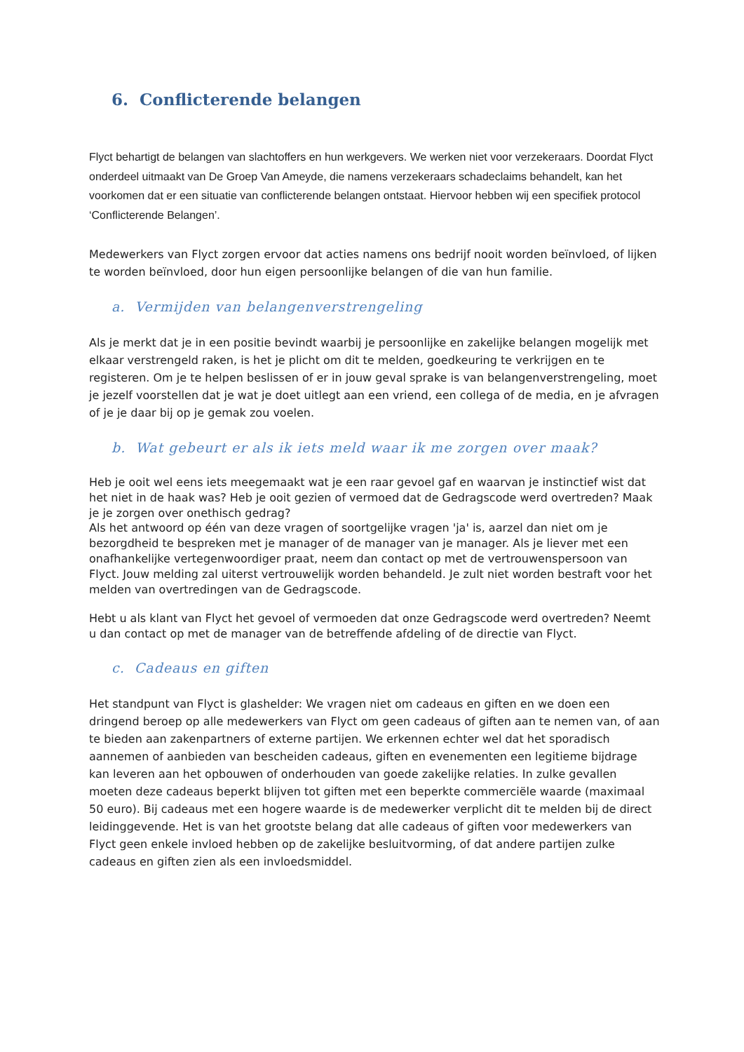6. Conflicterende belangen
Flyct behartigt de belangen van slachtoffers en hun werkgevers. We werken niet voor verzekeraars. Doordat Flyct onderdeel uitmaakt van De Groep Van Ameyde, die namens verzekeraars schadeclaims behandelt, kan het voorkomen dat er een situatie van conflicterende belangen ontstaat. Hiervoor hebben wij een specifiek protocol ‘Conflicterende Belangen’.
Medewerkers van Flyct zorgen ervoor dat acties namens ons bedrijf nooit worden beïnvloed, of lijken te worden beïnvloed, door hun eigen persoonlijke belangen of die van hun familie.
a. Vermijden van belangenverstrengeling
Als je merkt dat je in een positie bevindt waarbij je persoonlijke en zakelijke belangen mogelijk met elkaar verstrengeld raken, is het je plicht om dit te melden, goedkeuring te verkrijgen en te registeren. Om je te helpen beslissen of er in jouw geval sprake is van belangenverstrengeling, moet je jezelf voorstellen dat je wat je doet uitlegt aan een vriend, een collega of de media, en je afvragen of je je daar bij op je gemak zou voelen.
b. Wat gebeurt er als ik iets meld waar ik me zorgen over maak?
Heb je ooit wel eens iets meegemaakt wat je een raar gevoel gaf en waarvan je instinctief wist dat het niet in de haak was? Heb je ooit gezien of vermoed dat de Gedragscode werd overtreden? Maak je je zorgen over onethisch gedrag?
Als het antwoord op één van deze vragen of soortgelijke vragen 'ja' is, aarzel dan niet om je bezorgdheid te bespreken met je manager of de manager van je manager. Als je liever met een onafhankelijke vertegenwoordiger praat, neem dan contact op met de vertrouwenspersoon van Flyct. Jouw melding zal uiterst vertrouwelijk worden behandeld. Je zult niet worden bestraft voor het melden van overtredingen van de Gedragscode.
Hebt u als klant van Flyct het gevoel of vermoeden dat onze Gedragscode werd overtreden? Neemt u dan contact op met de manager van de betreffende afdeling of de directie van Flyct.
c. Cadeaus en giften
Het standpunt van Flyct is glashelder: We vragen niet om cadeaus en giften en we doen een dringend beroep op alle medewerkers van Flyct om geen cadeaus of giften aan te nemen van, of aan te bieden aan zakenpartners of externe partijen. We erkennen echter wel dat het sporadisch aannemen of aanbieden van bescheiden cadeaus, giften en evenementen een legitieme bijdrage kan leveren aan het opbouwen of onderhouden van goede zakelijke relaties. In zulke gevallen moeten deze cadeaus beperkt blijven tot giften met een beperkte commerciële waarde (maximaal 50 euro). Bij cadeaus met een hogere waarde is de medewerker verplicht dit te melden bij de direct leidinggevende. Het is van het grootste belang dat alle cadeaus of giften voor medewerkers van Flyct geen enkele invloed hebben op de zakelijke besluitvorming, of dat andere partijen zulke cadeaus en giften zien als een invloedsmiddel.